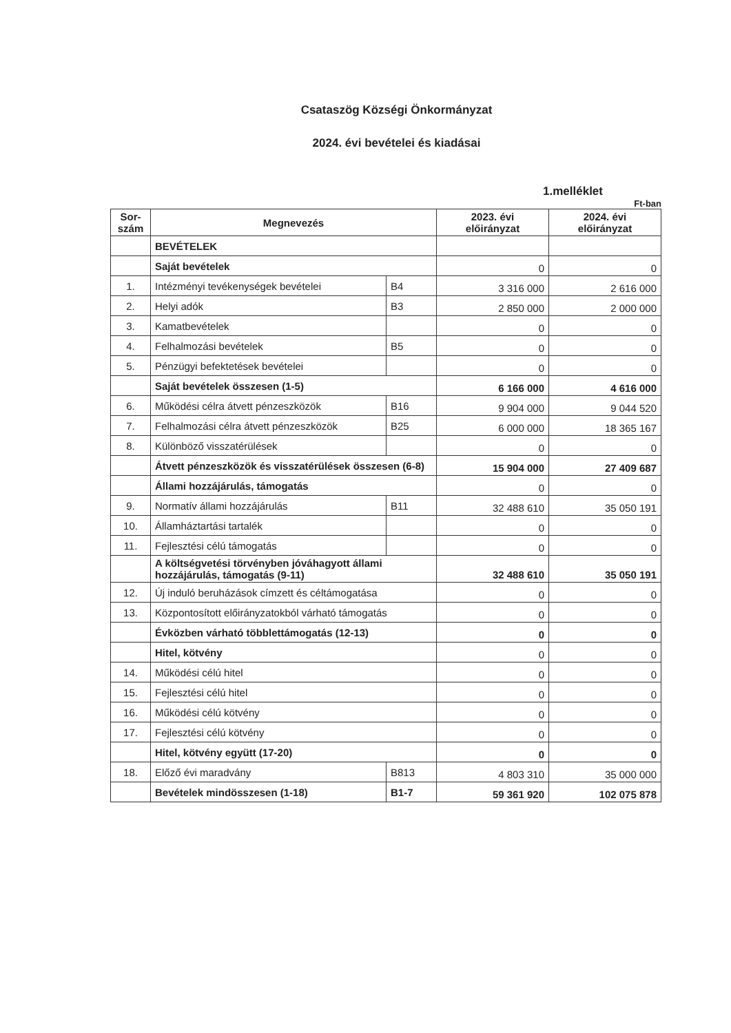Csataszög Községi Önkormányzat
2024. évi bevételei és kiadásai
1.melléklet
Ft-ban
| Sor- szám | Megnevezés | | 2023. évi előirányzat | 2024. évi előirányzat |
| --- | --- | --- | --- | --- |
| | BEVÉTELEK | | | |
| | Saját bevételek | | 0 | 0 |
| 1. | Intézményi tevékenységek bevételei | B4 | 3 316 000 | 2 616 000 |
| 2. | Helyi adók | B3 | 2 850 000 | 2 000 000 |
| 3. | Kamatbevételek | | 0 | 0 |
| 4. | Felhalmozási bevételek | B5 | 0 | 0 |
| 5. | Pénzügyi befektetések bevételei | | 0 | 0 |
| | Saját bevételek összesen (1-5) | | 6 166 000 | 4 616 000 |
| 6. | Működési célra átvett pénzeszközök | B16 | 9 904 000 | 9 044 520 |
| 7. | Felhalmozási célra átvett pénzeszközök | B25 | 6 000 000 | 18 365 167 |
| 8. | Különböző visszatérülések | | 0 | 0 |
| | Átvett pénzeszközök és visszatérülések összesen (6-8) | | 15 904 000 | 27 409 687 |
| | Állami hozzájárulás, támogatás | | 0 | 0 |
| 9. | Normatív állami hozzájárulás | B11 | 32 488 610 | 35 050 191 |
| 10. | Államháztartási tartalék | | 0 | 0 |
| 11. | Fejlesztési célú támogatás | | 0 | 0 |
| | A költségvetési törvényben jóváhagyott állami hozzájárulás, támogatás (9-11) | | 32 488 610 | 35 050 191 |
| 12. | Új induló beruházások címzett és céltámogatása | | 0 | 0 |
| 13. | Központosított előirányzatokból várható támogatás | | 0 | 0 |
| | Évközben várható többlettámogatás (12-13) | | 0 | 0 |
| | Hitel, kötvény | | 0 | 0 |
| 14. | Működési célú hitel | | 0 | 0 |
| 15. | Fejlesztési célú hitel | | 0 | 0 |
| 16. | Működési célú kötvény | | 0 | 0 |
| 17. | Fejlesztési célú kötvény | | 0 | 0 |
| | Hitel, kötvény együtt (17-20) | | 0 | 0 |
| 18. | Előző évi maradvány | B813 | 4 803 310 | 35 000 000 |
| | Bevételek mindösszesen (1-18) | B1-7 | 59 361 920 | 102 075 878 |